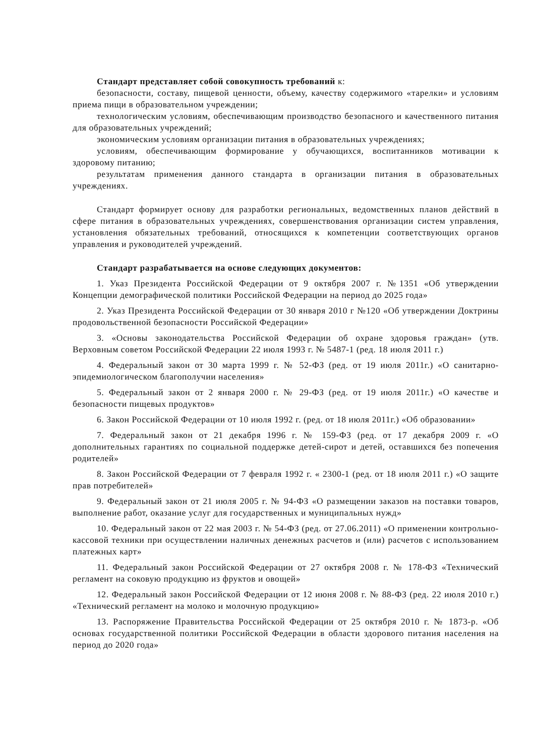Стандарт представляет собой совокупность требований к:
безопасности, составу, пищевой ценности, объему, качеству содержимого «тарелки» и условиям приема пищи в образовательном учреждении;
технологическим условиям, обеспечивающим производство безопасного и качественного питания для образовательных учреждений;
экономическим условиям организации питания в образовательных учреждениях;
условиям, обеспечивающим формирование у обучающихся, воспитанников мотивации к здоровому питанию;
результатам применения данного стандарта в организации питания в образовательных учреждениях.
Стандарт формирует основу для разработки региональных, ведомственных планов действий в сфере питания в образовательных учреждениях, совершенствования организации систем управления, установления обязательных требований, относящихся к компетенции соответствующих органов управления и руководителей учреждений.
Стандарт разрабатывается на основе следующих документов:
1. Указ Президента Российской Федерации от 9 октября 2007 г. №1351 «Об утверждении Концепции демографической политики Российской Федерации на период до 2025 года»
2. Указ Президента Российской Федерации от 30 января 2010 г №120 «Об утверждении Доктрины продовольственной безопасности Российской Федерации»
3. «Основы законодательства Российской Федерации об охране здоровья граждан» (утв. Верховным советом Российской Федерации 22 июля 1993 г. № 5487-1 (ред. 18 июля 2011 г.)
4. Федеральный закон от 30 марта 1999 г. № 52-ФЗ (ред. от 19 июля 2011г.) «О санитарно-эпидемиологическом благополучии населения»
5. Федеральный закон от 2 января 2000 г. № 29-ФЗ (ред. от 19 июля 2011г.) «О качестве и безопасности пищевых продуктов»
6. Закон Российской Федерации от 10 июля 1992 г. (ред. от 18 июля 2011г.) «Об образовании»
7. Федеральный закон от 21 декабря 1996 г. № 159-ФЗ (ред. от 17 декабря 2009 г. «О дополнительных гарантиях по социальной поддержке детей-сирот и детей, оставшихся без попечения родителей»
8. Закон Российской Федерации от 7 февраля 1992 г. « 2300-1 (ред. от 18 июля 2011 г.) «О защите прав потребителей»
9. Федеральный закон от 21 июля 2005 г. № 94-ФЗ «О размещении заказов на поставки товаров, выполнение работ, оказание услуг для государственных и муниципальных нужд»
10. Федеральный закон от 22 мая 2003 г. № 54-ФЗ (ред. от 27.06.2011) «О применении контрольно-кассовой техники при осуществлении наличных денежных расчетов и (или) расчетов с использованием платежных карт»
11. Федеральный закон Российской Федерации от 27 октября 2008 г. № 178-ФЗ «Технический регламент на соковую продукцию из фруктов и овощей»
12. Федеральный закон Российской Федерации от 12 июня 2008 г. № 88-ФЗ (ред. 22 июля 2010 г.) «Технический регламент на молоко и молочную продукцию»
13. Распоряжение Правительства Российской Федерации от 25 октября 2010 г. № 1873-р. «Об основах государственной политики Российской Федерации в области здорового питания населения на период до 2020 года»